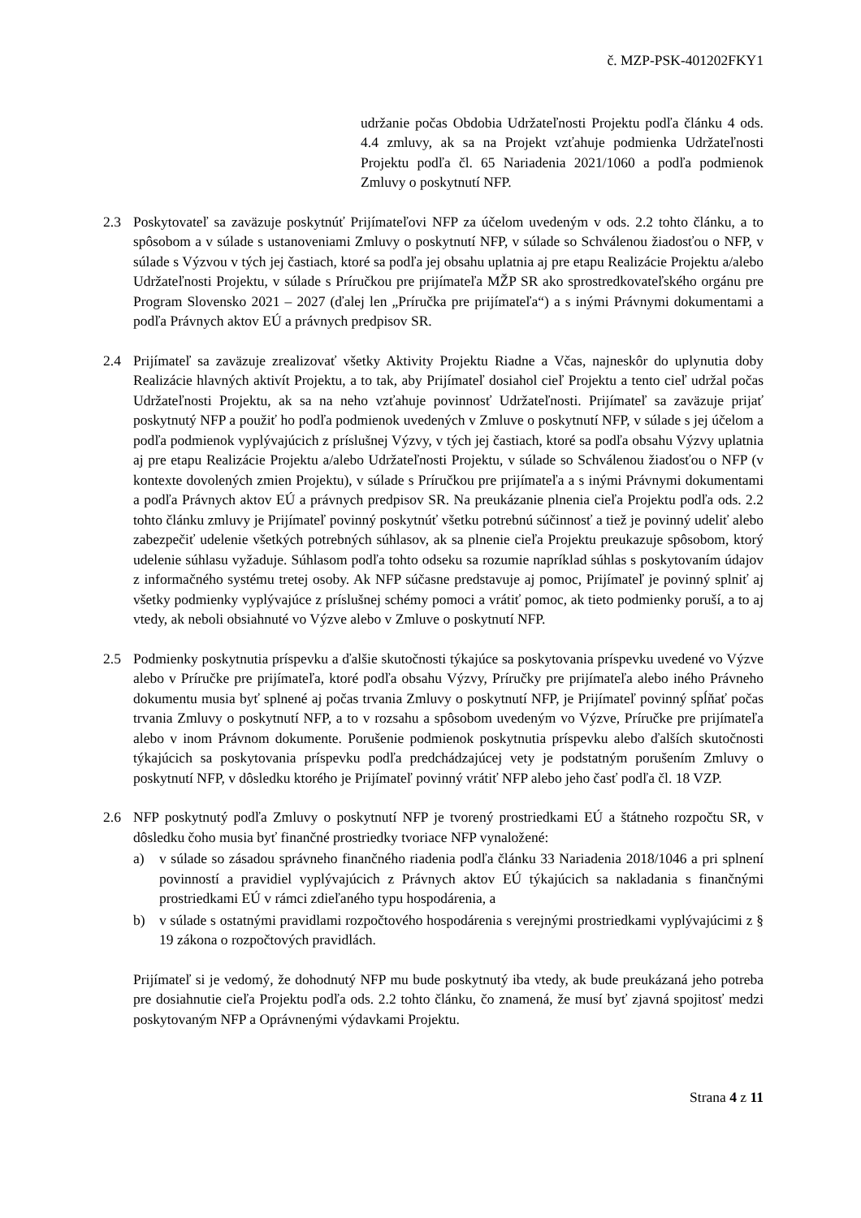č. MZP-PSK-401202FKY1
udržanie počas Obdobia Udržateľnosti Projektu podľa článku 4 ods. 4.4 zmluvy, ak sa na Projekt vzťahuje podmienka Udržateľnosti Projektu podľa čl. 65 Nariadenia 2021/1060 a podľa podmienok Zmluvy o poskytnutí NFP.
2.3 Poskytovateľ sa zaväzuje poskytnúť Prijímateľovi NFP za účelom uvedeným v ods. 2.2 tohto článku, a to spôsobom a v súlade s ustanoveniami Zmluvy o poskytnutí NFP, v súlade so Schválenou žiadosťou o NFP, v súlade s Výzvou v tých jej častiach, ktoré sa podľa jej obsahu uplatnia aj pre etapu Realizácie Projektu a/alebo Udržateľnosti Projektu, v súlade s Príručkou pre prijímateľa MŽP SR ako sprostredkovateľského orgánu pre Program Slovensko 2021 – 2027 (ďalej len „Príručka pre prijímateľa“) a s inými Právnymi dokumentami a podľa Právnych aktov EÚ a právnych predpisov SR.
2.4 Prijímateľ sa zaväzuje zrealizovať všetky Aktivity Projektu Riadne a Včas, najneskôr do uplynutia doby Realizácie hlavných aktivít Projektu, a to tak, aby Prijímateľ dosiahol cieľ Projektu a tento cieľ udržal počas Udržateľnosti Projektu, ak sa na neho vzťahuje povinnosť Udržateľnosti. Prijímateľ sa zaväzuje prijať poskytnutý NFP a použiť ho podľa podmienok uvedených v Zmluve o poskytnutí NFP, v súlade s jej účelom a podľa podmienok vyplývajúcich z príslušnej Výzvy, v tých jej častiach, ktoré sa podľa obsahu Výzvy uplatnia aj pre etapu Realizácie Projektu a/alebo Udržateľnosti Projektu, v súlade so Schválenou žiadosťou o NFP (v kontexte dovolených zmien Projektu), v súlade s Príručkou pre prijímateľa a s inými Právnymi dokumentami a podľa Právnych aktov EÚ a právnych predpisov SR. Na preukázanie plnenia cieľa Projektu podľa ods. 2.2 tohto článku zmluvy je Prijímateľ povinný poskytnúť všetku potrebnú súčinnosť a tiež je povinný udeliť alebo zabezpečiť udelenie všetkých potrebných súhlasov, ak sa plnenie cieľa Projektu preukazuje spôsobom, ktorý udelenie súhlasu vyžaduje. Súhlasom podľa tohto odseku sa rozumie napríklad súhlas s poskytovaním údajov z informačného systému tretej osoby. Ak NFP súčasne predstavuje aj pomoc, Prijímateľ je povinný splniť aj všetky podmienky vyplývajúce z príslušnej schémy pomoci a vrátiť pomoc, ak tieto podmienky poruší, a to aj vtedy, ak neboli obsiahnuté vo Výzve alebo v Zmluve o poskytnutí NFP.
2.5 Podmienky poskytnutia príspevku a ďalšie skutočnosti týkajúce sa poskytovania príspevku uvedené vo Výzve alebo v Príručke pre prijímateľa, ktoré podľa obsahu Výzvy, Príručky pre prijímateľa alebo iného Právneho dokumentu musia byť splnené aj počas trvania Zmluvy o poskytnutí NFP, je Prijímateľ povinný spĺňať počas trvania Zmluvy o poskytnutí NFP, a to v rozsahu a spôsobom uvedeným vo Výzve, Príručke pre prijímateľa alebo v inom Právnom dokumente. Porušenie podmienok poskytnutia príspevku alebo ďalších skutočnosti týkajúcich sa poskytovania príspevku podľa predchádzajúcej vety je podstatným porušením Zmluvy o poskytnutí NFP, v dôsledku ktorého je Prijímateľ povinný vrátiť NFP alebo jeho časť podľa čl. 18 VZP.
2.6 NFP poskytnutý podľa Zmluvy o poskytnutí NFP je tvorený prostriedkami EÚ a štátneho rozpočtu SR, v dôsledku čoho musia byť finančné prostriedky tvoriace NFP vynaložené:
a) v súlade so zásadou správneho finančného riadenia podľa článku 33 Nariadenia 2018/1046 a pri splnení povinností a pravidiel vyplývajúcich z Právnych aktov EÚ týkajúcich sa nakladania s finančnými prostriedkami EÚ v rámci zdieľaného typu hospodárenia, a
b) v súlade s ostatnými pravidlami rozpočtového hospodárenia s verejnými prostriedkami vyplývajúcimi z § 19 zákona o rozpočtových pravidlách.
Prijímateľ si je vedomý, že dohodnutý NFP mu bude poskytnutý iba vtedy, ak bude preukázaná jeho potreba pre dosiahnutie cieľa Projektu podľa ods. 2.2 tohto článku, čo znamená, že musí byť zjavná spojitosť medzi poskytovaným NFP a Oprávnenými výdavkami Projektu.
Strana 4 z 11